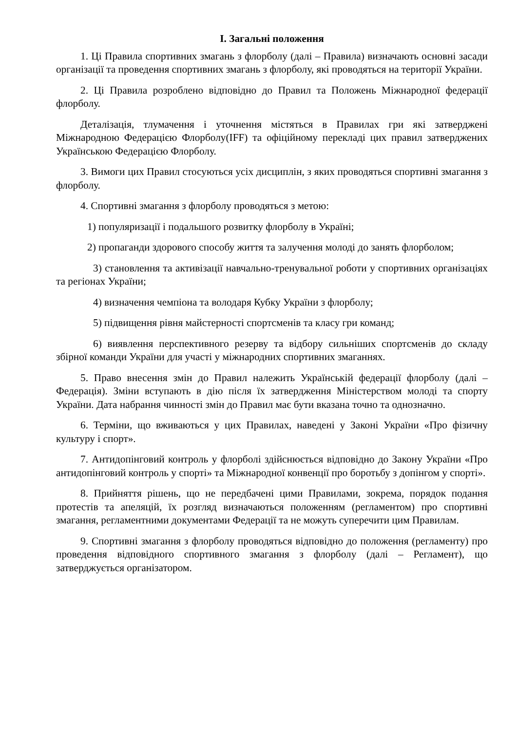І. Загальні положення
1. Ці Правила спортивних змагань з флорболу (далі – Правила) визначають основні засади організації та проведення спортивних змагань з флорболу, які проводяться на території України.
2. Ці Правила розроблено відповідно до Правил та Положень Міжнародної федерації флорболу.
Деталізація, тлумачення і уточнення містяться в Правилах гри які затверджені Міжнародною Федерацією Флорболу(IFF) та офіційному перекладі цих правил затверджених Українською Федерацією Флорболу.
3. Вимоги цих Правил стосуються усіх дисциплін, з яких проводяться спортивні змагання з флорболу.
4. Спортивні змагання з флорболу проводяться з метою:
1) популяризації і подальшого розвитку флорболу в Україні;
2) пропаганди здорового способу життя та залучення молоді до занять флорболом;
3) становлення та активізації навчально-тренувальної роботи у спортивних організаціях та регіонах України;
4) визначення чемпіона та володаря Кубку України з флорболу;
5) підвищення рівня майстерності спортсменів та класу гри команд;
6) виявлення перспективного резерву та відбору сильніших спортсменів до складу збірної команди України для участі у міжнародних спортивних змаганнях.
5. Право внесення змін до Правил належить Українській федерації флорболу (далі – Федерація). Зміни вступають в дію після їх затвердження Міністерством молоді та спорту України. Дата набрання чинності змін до Правил має бути вказана точно та однозначно.
6. Терміни, що вживаються у цих Правилах, наведені у Законі України «Про фізичну культуру і спорт».
7. Антидопінговий контроль у флорболі здійснюється відповідно до Закону України «Про антидопінговий контроль у спорті» та Міжнародної конвенції про боротьбу з допінгом у спорті».
8. Прийняття рішень, що не передбачені цими Правилами, зокрема, порядок подання протестів та апеляцій, їх розгляд визначаються положенням (регламентом) про спортивні змагання, регламентними документами Федерації та не можуть суперечити цим Правилам.
9. Спортивні змагання з флорболу проводяться відповідно до положення (регламенту) про проведення відповідного спортивного змагання з флорболу (далі – Регламент), що затверджується організатором.